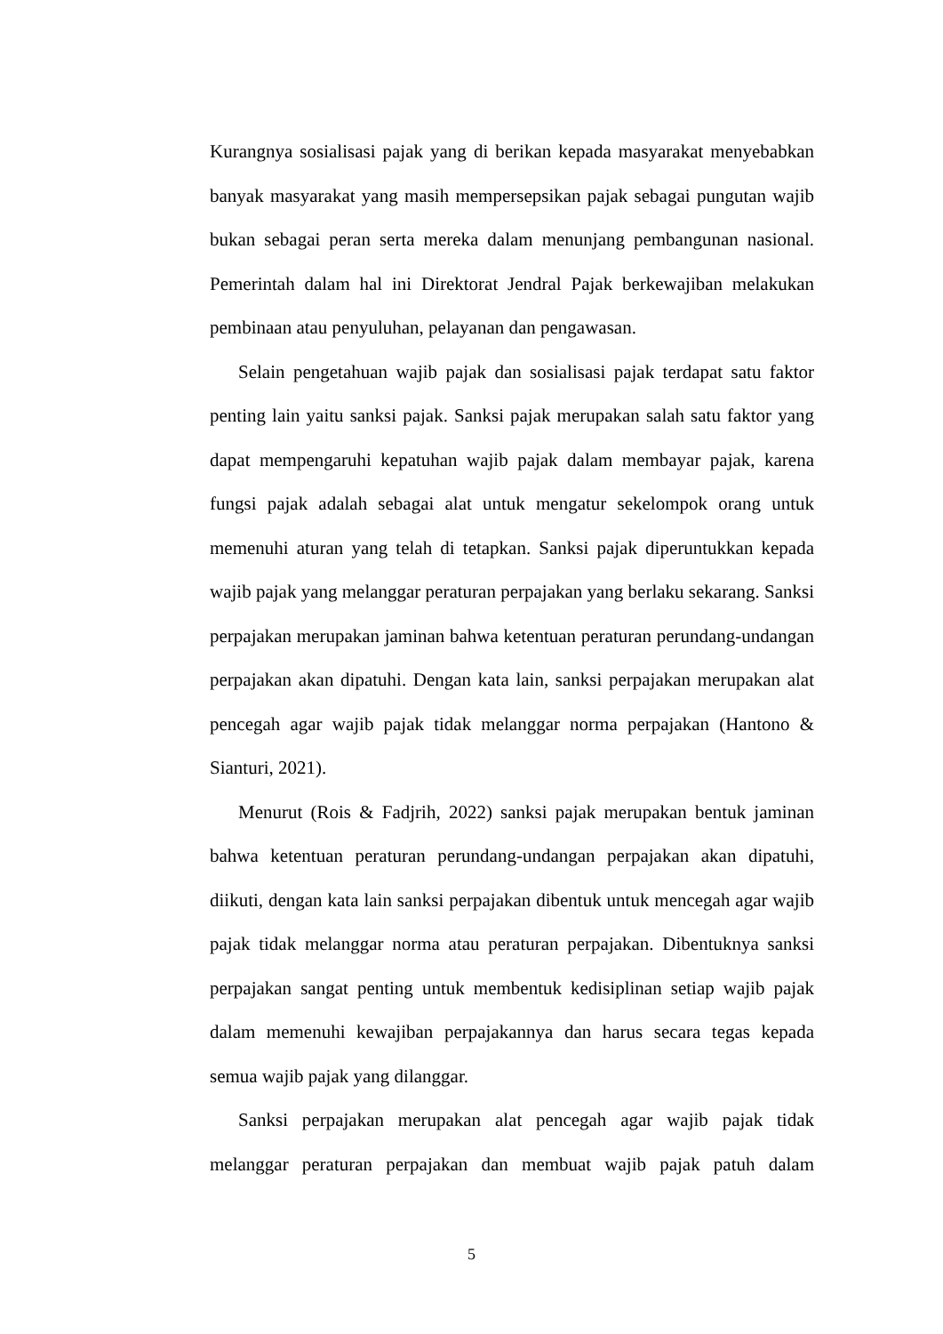Kurangnya sosialisasi pajak yang di berikan kepada masyarakat menyebabkan banyak masyarakat yang masih mempersepsikan pajak sebagai pungutan wajib bukan sebagai peran serta mereka dalam menunjang pembangunan nasional. Pemerintah dalam hal ini Direktorat Jendral Pajak berkewajiban melakukan pembinaan atau penyuluhan, pelayanan dan pengawasan.
Selain pengetahuan wajib pajak dan sosialisasi pajak terdapat satu faktor penting lain yaitu sanksi pajak. Sanksi pajak merupakan salah satu faktor yang dapat mempengaruhi kepatuhan wajib pajak dalam membayar pajak, karena fungsi pajak adalah sebagai alat untuk mengatur sekelompok orang untuk memenuhi aturan yang telah di tetapkan. Sanksi pajak diperuntukkan kepada wajib pajak yang melanggar peraturan perpajakan yang berlaku sekarang. Sanksi perpajakan merupakan jaminan bahwa ketentuan peraturan perundang-undangan perpajakan akan dipatuhi. Dengan kata lain, sanksi perpajakan merupakan alat pencegah agar wajib pajak tidak melanggar norma perpajakan (Hantono & Sianturi, 2021).
Menurut (Rois & Fadjrih, 2022) sanksi pajak merupakan bentuk jaminan bahwa ketentuan peraturan perundang-undangan perpajakan akan dipatuhi, diikuti, dengan kata lain sanksi perpajakan dibentuk untuk mencegah agar wajib pajak tidak melanggar norma atau peraturan perpajakan. Dibentuknya sanksi perpajakan sangat penting untuk membentuk kedisiplinan setiap wajib pajak dalam memenuhi kewajiban perpajakannya dan harus secara tegas kepada semua wajib pajak yang dilanggar.
Sanksi perpajakan merupakan alat pencegah agar wajib pajak tidak melanggar peraturan perpajakan dan membuat wajib pajak patuh dalam
5